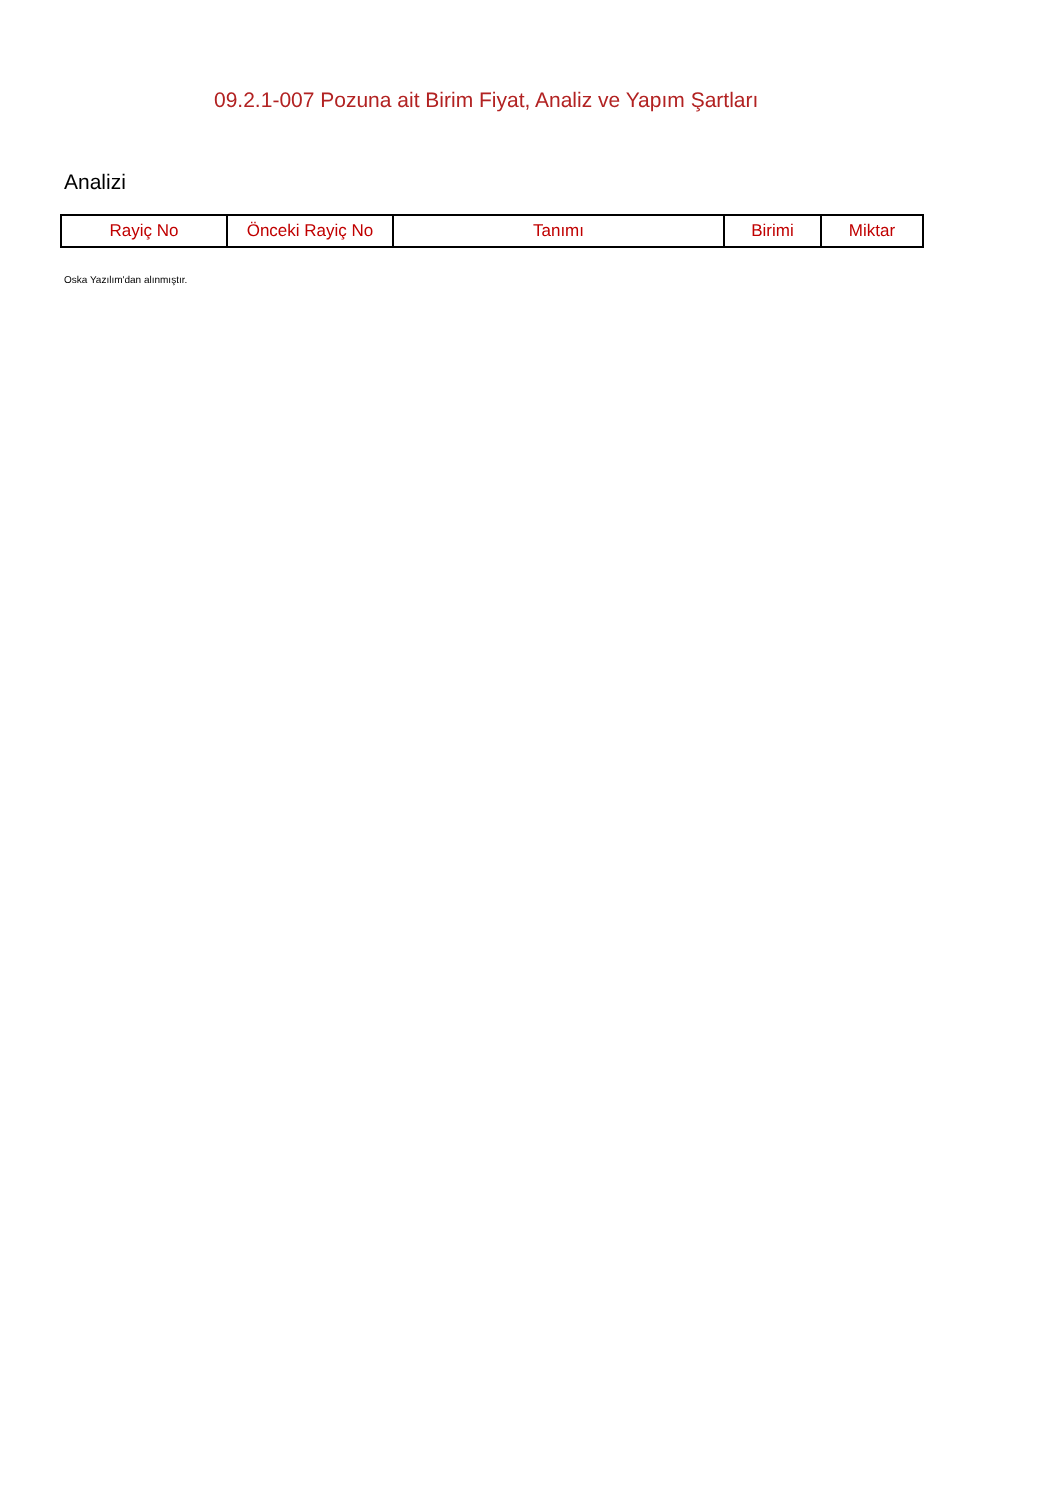09.2.1-007 Pozuna ait Birim Fiyat, Analiz ve Yapım Şartları
Analizi
| Rayiç No | Önceki Rayiç No | Tanımı | Birimi | Miktar |
| --- | --- | --- | --- | --- |
Oska Yazılım'dan alınmıştır.